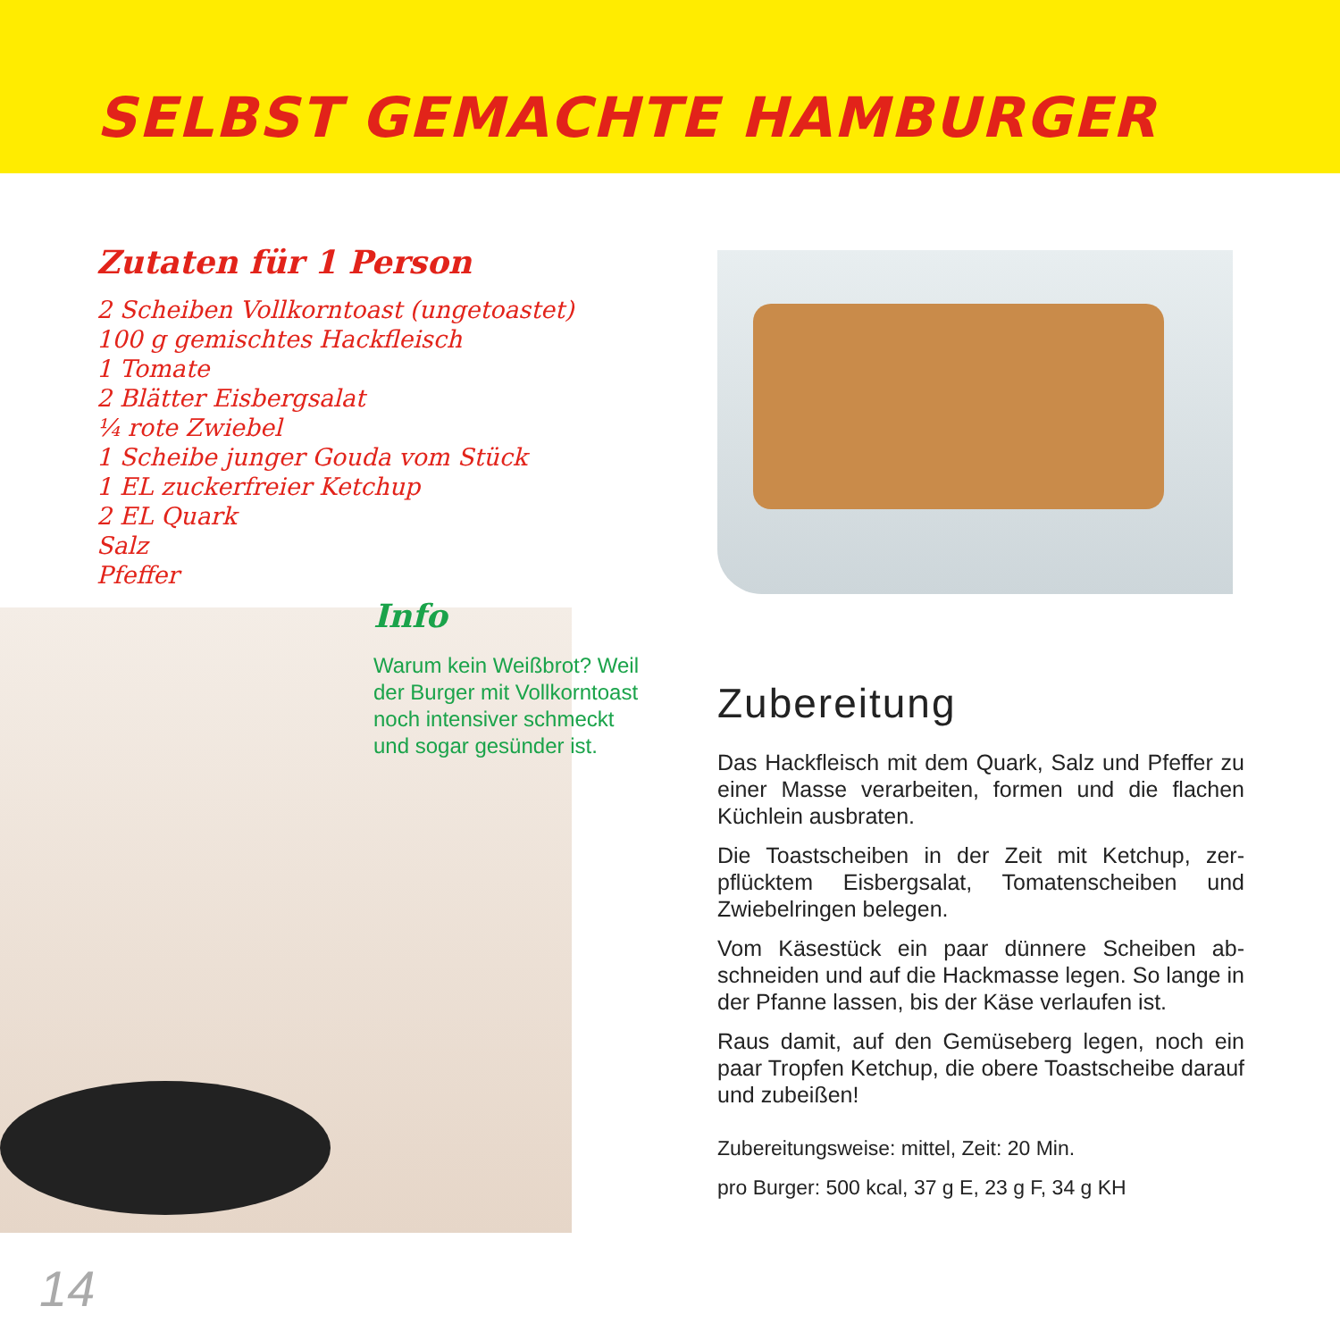SELBST GEMACHTE HAMBURGER
Zutaten für 1 Person
2 Scheiben Vollkorntoast (ungetoastet)
100 g gemischtes Hackfleisch
1 Tomate
2 Blätter Eisbergsalat
¼ rote Zwiebel
1 Scheibe junger Gouda vom Stück
1 EL zuckerfreier Ketchup
2 EL Quark
Salz
Pfeffer
Info
Warum kein Weißbrot? Weil der Burger mit Voll­korntoast noch intensiver schmeckt und sogar gesünder ist.
Zubereitung
Das Hackfleisch mit dem Quark, Salz und Pfeffer zu einer Masse verarbeiten, formen und die fla­chen Küchlein ausbraten.
Die Toastscheiben in der Zeit mit Ketchup, zer­pflücktem Eisbergsalat, Tomatenscheiben und Zwiebelringen belegen.
Vom Käsestück ein paar dünnere Scheiben ab­schneiden und auf die Hackmasse legen. So lan­ge in der Pfanne lassen, bis der Käse verlaufen ist.
Raus damit, auf den Gemüseberg legen, noch ein paar Tropfen Ketchup, die obere Toastscheibe darauf und zubeißen!
Zubereitungsweise: mittel, Zeit: 20 Min.
pro Burger: 500 kcal, 37 g E, 23 g F, 34 g KH
14